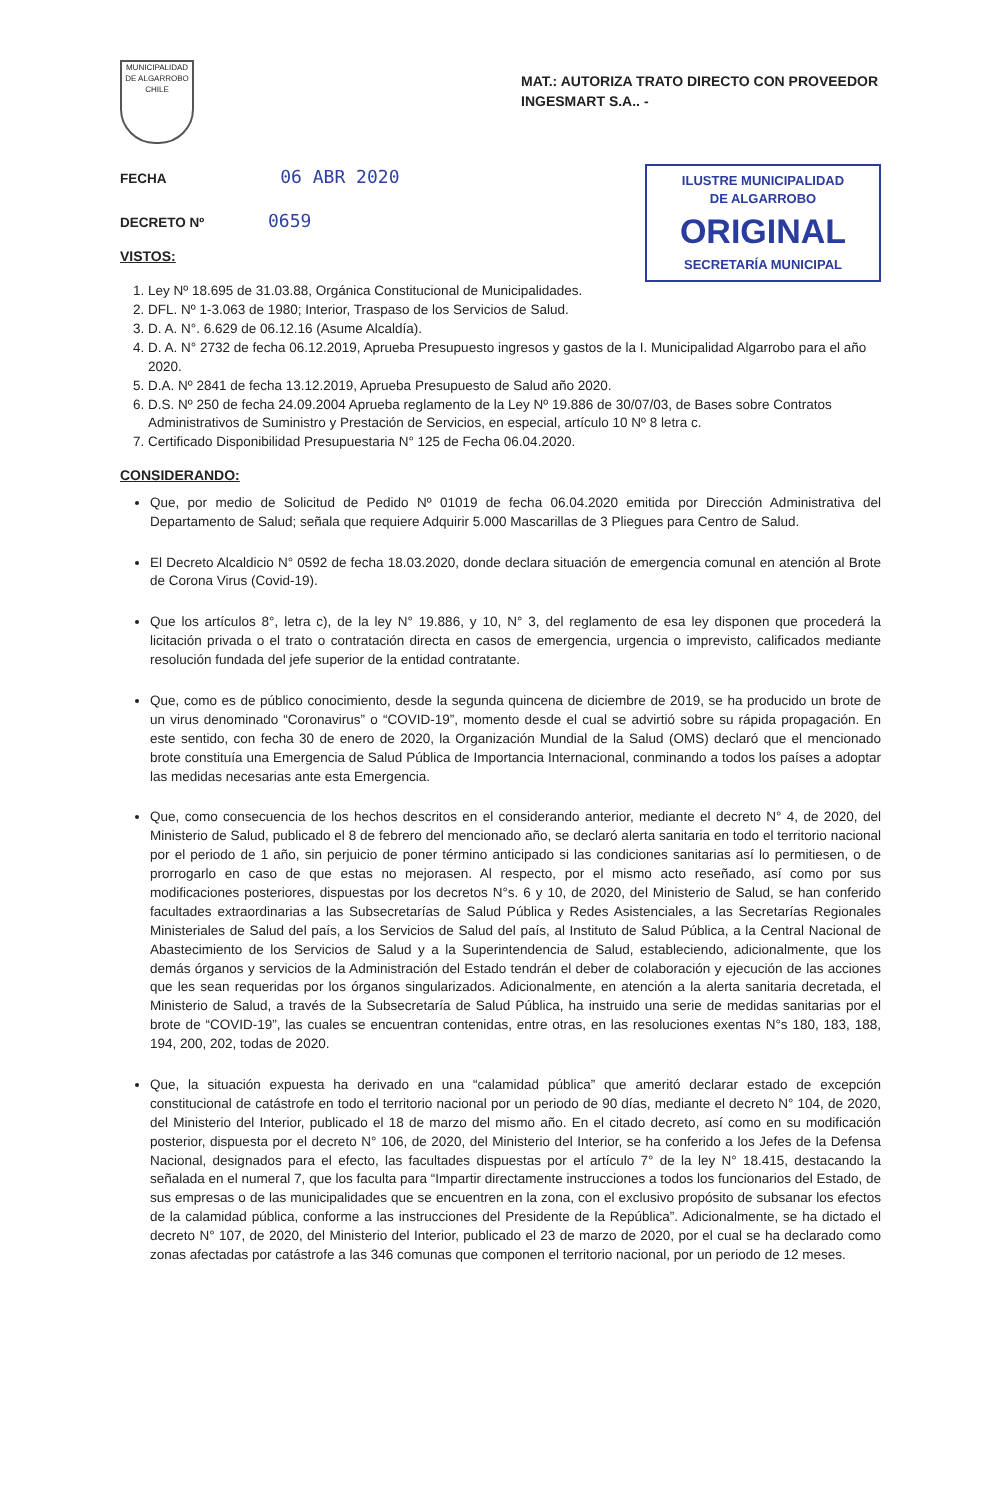MUNICIPALIDAD DE ALGARROBO CHILE
MAT.: AUTORIZA TRATO DIRECTO CON PROVEEDOR INGESMART S.A.. -
FECHA 06 ABR 2020
DECRETO Nº 0659
VISTOS:
ILUSTRE MUNICIPALIDAD
DE ALGARROBO
ORIGINAL
SECRETARÍA MUNICIPAL
1. Ley Nº 18.695 de 31.03.88, Orgánica Constitucional de Municipalidades.
2. DFL. Nº 1-3.063 de 1980; Interior, Traspaso de los Servicios de Salud.
3. D. A. N°. 6.629 de 06.12.16 (Asume Alcaldía).
4. D. A. N° 2732 de fecha 06.12.2019, Aprueba Presupuesto ingresos y gastos de la I. Municipalidad Algarrobo para el año 2020.
5. D.A. Nº 2841 de fecha 13.12.2019, Aprueba Presupuesto de Salud año 2020.
6. D.S. Nº 250 de fecha 24.09.2004 Aprueba reglamento de la Ley Nº 19.886 de 30/07/03, de Bases sobre Contratos Administrativos de Suministro y Prestación de Servicios, en especial, artículo 10 Nº 8 letra c.
7. Certificado Disponibilidad Presupuestaria N° 125 de Fecha 06.04.2020.
CONSIDERANDO:
Que, por medio de Solicitud de Pedido Nº 01019 de fecha 06.04.2020 emitida por Dirección Administrativa del Departamento de Salud; señala que requiere Adquirir 5.000 Mascarillas de 3 Pliegues para Centro de Salud.
El Decreto Alcaldicio N° 0592 de fecha 18.03.2020, donde declara situación de emergencia comunal en atención al Brote de Corona Virus (Covid-19).
Que los artículos 8°, letra c), de la ley N° 19.886, y 10, N° 3, del reglamento de esa ley disponen que procederá la licitación privada o el trato o contratación directa en casos de emergencia, urgencia o imprevisto, calificados mediante resolución fundada del jefe superior de la entidad contratante.
Que, como es de público conocimiento, desde la segunda quincena de diciembre de 2019, se ha producido un brote de un virus denominado “Coronavirus” o “COVID-19”, momento desde el cual se advirtió sobre su rápida propagación. En este sentido, con fecha 30 de enero de 2020, la Organización Mundial de la Salud (OMS) declaró que el mencionado brote constituía una Emergencia de Salud Pública de Importancia Internacional, conminando a todos los países a adoptar las medidas necesarias ante esta Emergencia.
Que, como consecuencia de los hechos descritos en el considerando anterior, mediante el decreto N° 4, de 2020, del Ministerio de Salud, publicado el 8 de febrero del mencionado año, se declaró alerta sanitaria en todo el territorio nacional por el periodo de 1 año, sin perjuicio de poner término anticipado si las condiciones sanitarias así lo permitiesen, o de prorrogarlo en caso de que estas no mejorasen. Al respecto, por el mismo acto reseñado, así como por sus modificaciones posteriores, dispuestas por los decretos N°s. 6 y 10, de 2020, del Ministerio de Salud, se han conferido facultades extraordinarias a las Subsecretarías de Salud Pública y Redes Asistenciales, a las Secretarías Regionales Ministeriales de Salud del país, a los Servicios de Salud del país, al Instituto de Salud Pública, a la Central Nacional de Abastecimiento de los Servicios de Salud y a la Superintendencia de Salud, estableciendo, adicionalmente, que los demás órganos y servicios de la Administración del Estado tendrán el deber de colaboración y ejecución de las acciones que les sean requeridas por los órganos singularizados. Adicionalmente, en atención a la alerta sanitaria decretada, el Ministerio de Salud, a través de la Subsecretaría de Salud Pública, ha instruido una serie de medidas sanitarias por el brote de “COVID-19”, las cuales se encuentran contenidas, entre otras, en las resoluciones exentas N°s 180, 183, 188, 194, 200, 202, todas de 2020.
Que, la situación expuesta ha derivado en una “calamidad pública” que ameritó declarar estado de excepción constitucional de catástrofe en todo el territorio nacional por un periodo de 90 días, mediante el decreto N° 104, de 2020, del Ministerio del Interior, publicado el 18 de marzo del mismo año. En el citado decreto, así como en su modificación posterior, dispuesta por el decreto N° 106, de 2020, del Ministerio del Interior, se ha conferido a los Jefes de la Defensa Nacional, designados para el efecto, las facultades dispuestas por el artículo 7° de la ley N° 18.415, destacando la señalada en el numeral 7, que los faculta para “Impartir directamente instrucciones a todos los funcionarios del Estado, de sus empresas o de las municipalidades que se encuentren en la zona, con el exclusivo propósito de subsanar los efectos de la calamidad pública, conforme a las instrucciones del Presidente de la República”. Adicionalmente, se ha dictado el decreto N° 107, de 2020, del Ministerio del Interior, publicado el 23 de marzo de 2020, por el cual se ha declarado como zonas afectadas por catástrofe a las 346 comunas que componen el territorio nacional, por un periodo de 12 meses.